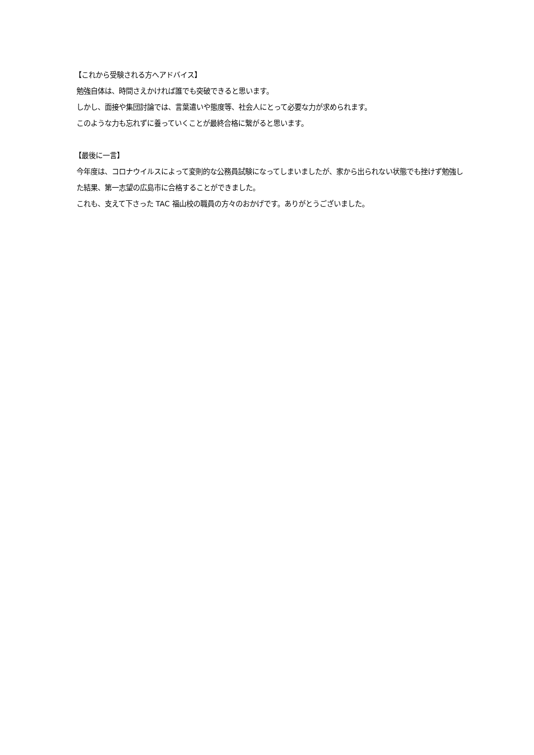【これから受験される方へアドバイス】
勉強自体は、時間さえかければ誰でも突破できると思います。
しかし、面接や集団討論では、言葉遣いや態度等、社会人にとって必要な力が求められます。
このような力も忘れずに養っていくことが最終合格に繋がると思います。
【最後に一言】
今年度は、コロナウイルスによって変則的な公務員試験になってしまいましたが、家から出られない状態でも挫けず勉強した結果、第一志望の広島市に合格することができました。
これも、支えて下さった TAC 福山校の職員の方々のおかげです。ありがとうございました。